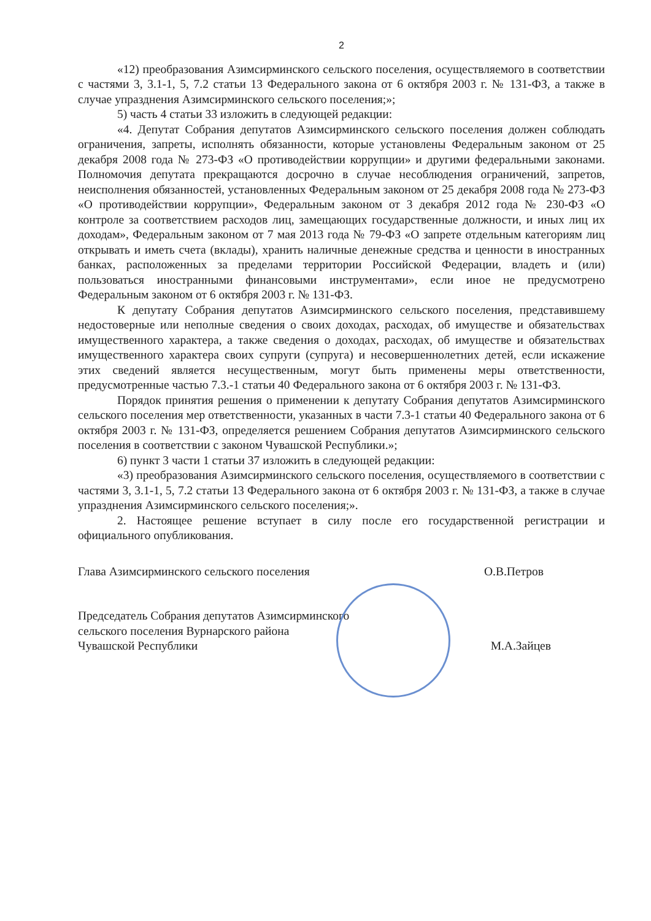2
«12) преобразования Азимсирминского сельского поселения, осуществляемого в соответствии с частями 3, 3.1-1, 5, 7.2 статьи 13 Федерального закона от 6 октября 2003 г. № 131-ФЗ, а также в случае упразднения Азимсирминского сельского поселения;»;
5) часть 4 статьи 33 изложить в следующей редакции:
«4. Депутат Собрания депутатов Азимсирминского сельского поселения должен соблюдать ограничения, запреты, исполнять обязанности, которые установлены Федеральным законом от 25 декабря 2008 года № 273-ФЗ «О противодействии коррупции» и другими федеральными законами. Полномочия депутата прекращаются досрочно в случае несоблюдения ограничений, запретов, неисполнения обязанностей, установленных Федеральным законом от 25 декабря 2008 года № 273-ФЗ «О противодействии коррупции», Федеральным законом от 3 декабря 2012 года № 230-ФЗ «О контроле за соответствием расходов лиц, замещающих государственные должности, и иных лиц их доходам», Федеральным законом от 7 мая 2013 года № 79-ФЗ «О запрете отдельным категориям лиц открывать и иметь счета (вклады), хранить наличные денежные средства и ценности в иностранных банках, расположенных за пределами территории Российской Федерации, владеть и (или) пользоваться иностранными финансовыми инструментами», если иное не предусмотрено Федеральным законом от 6 октября 2003 г. № 131-ФЗ.
К депутату Собрания депутатов Азимсирминского сельского поселения, представившему недостоверные или неполные сведения о своих доходах, расходах, об имуществе и обязательствах имущественного характера, а также сведения о доходах, расходах, об имуществе и обязательствах имущественного характера своих супруги (супруга) и несовершеннолетних детей, если искажение этих сведений является несущественным, могут быть применены меры ответственности, предусмотренные частью 7.3.-1 статьи 40 Федерального закона от 6 октября 2003 г. № 131-ФЗ.
Порядок принятия решения о применении к депутату Собрания депутатов Азимсирминского сельского поселения мер ответственности, указанных в части 7.3-1 статьи 40 Федерального закона от 6 октября 2003 г. № 131-ФЗ, определяется решением Собрания депутатов Азимсирминского сельского поселения в соответствии с законом Чувашской Республики.»;
6) пункт 3 части 1 статьи 37 изложить в следующей редакции:
«3) преобразования Азимсирминского сельского поселения, осуществляемого в соответствии с частями 3, 3.1-1, 5, 7.2 статьи 13 Федерального закона от 6 октября 2003 г. № 131-ФЗ, а также в случае упразднения Азимсирминского сельского поселения;».
2. Настоящее решение вступает в силу после его государственной регистрации и официального опубликования.
Глава Азимсирминского сельского поселения О.В.Петров
Председатель Собрания депутатов Азимсирминского
сельского поселения Вурнарского района
Чувашской Республики М.А.Зайцев